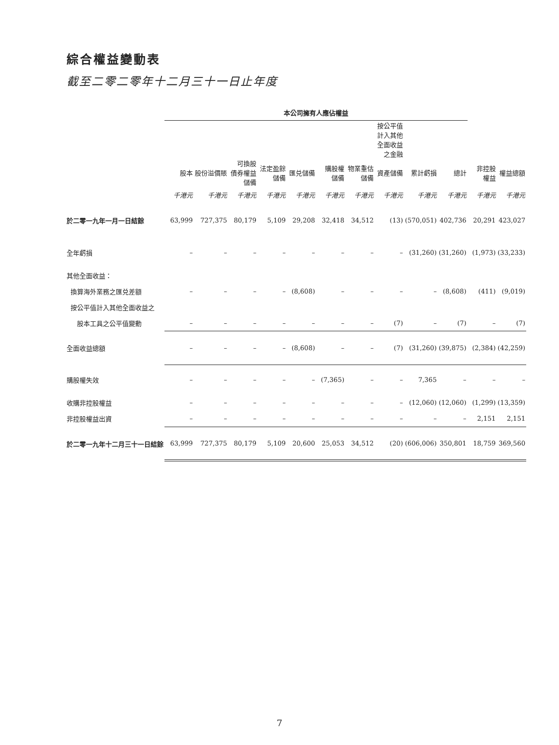綜合權益變動表
截至二零二零年十二月三十一日止年度
| | 本公司擁有人應佔權益 | | | | | | | | | | | |
| | | | | | | | | 按公平值 計入其他 全面收益 之金融 | | | | |
| | 股本 | 股份溢價賬 | 可換股 債券權益 儲備 | 法定盈餘 儲備 | 匯兑儲備 | 購股權 儲備 | 物業重估 儲備 | 資產儲備 | 累計虧損 | 總計 | 非控股 權益 | 權益總額 |
| | 千港元 | 千港元 | 千港元 | 千港元 | 千港元 | 千港元 | 千港元 | 千港元 | 千港元 | 千港元 | 千港元 | 千港元 |
| 於二零一九年一月一日結餘 | 63,999 | 727,375 | 80,179 | 5,109 | 29,208 | 32,418 | 34,512 | (13) | (570,051) | 402,736 | 20,291 | 423,027 |
| 全年虧損 | – | – | – | – | – | – | – | – | (31,260) | (31,260) | (1,973) | (33,233) |
| 其他全面收益： | | | | | | | | | | | | |
| 換算海外業務之匯兑差額 | – | – | – | – | (8,608) | – | – | – | – | (8,608) | (411) | (9,019) |
| 按公平值計入其他全面收益之 | | | | | | | | | | | | |
| 股本工具之公平值變動 | – | – | – | – | – | – | – | (7) | – | (7) | – | (7) |
| 全面收益總額 | – | – | – | – | (8,608) | – | – | (7) | (31,260) | (39,875) | (2,384) | (42,259) |
| 購股權失效 | – | – | – | – | – | (7,365) | – | – | 7,365 | – | – | – |
| 收購非控股權益 | – | – | – | – | – | – | – | – | (12,060) | (12,060) | (1,299) | (13,359) |
| 非控股權益出資 | – | – | – | – | – | – | – | – | – | – | 2,151 | 2,151 |
| 於二零一九年十二月三十一日結餘 | 63,999 | 727,375 | 80,179 | 5,109 | 20,600 | 25,053 | 34,512 | (20) | (606,006) | 350,801 | 18,759 | 369,560 |
7